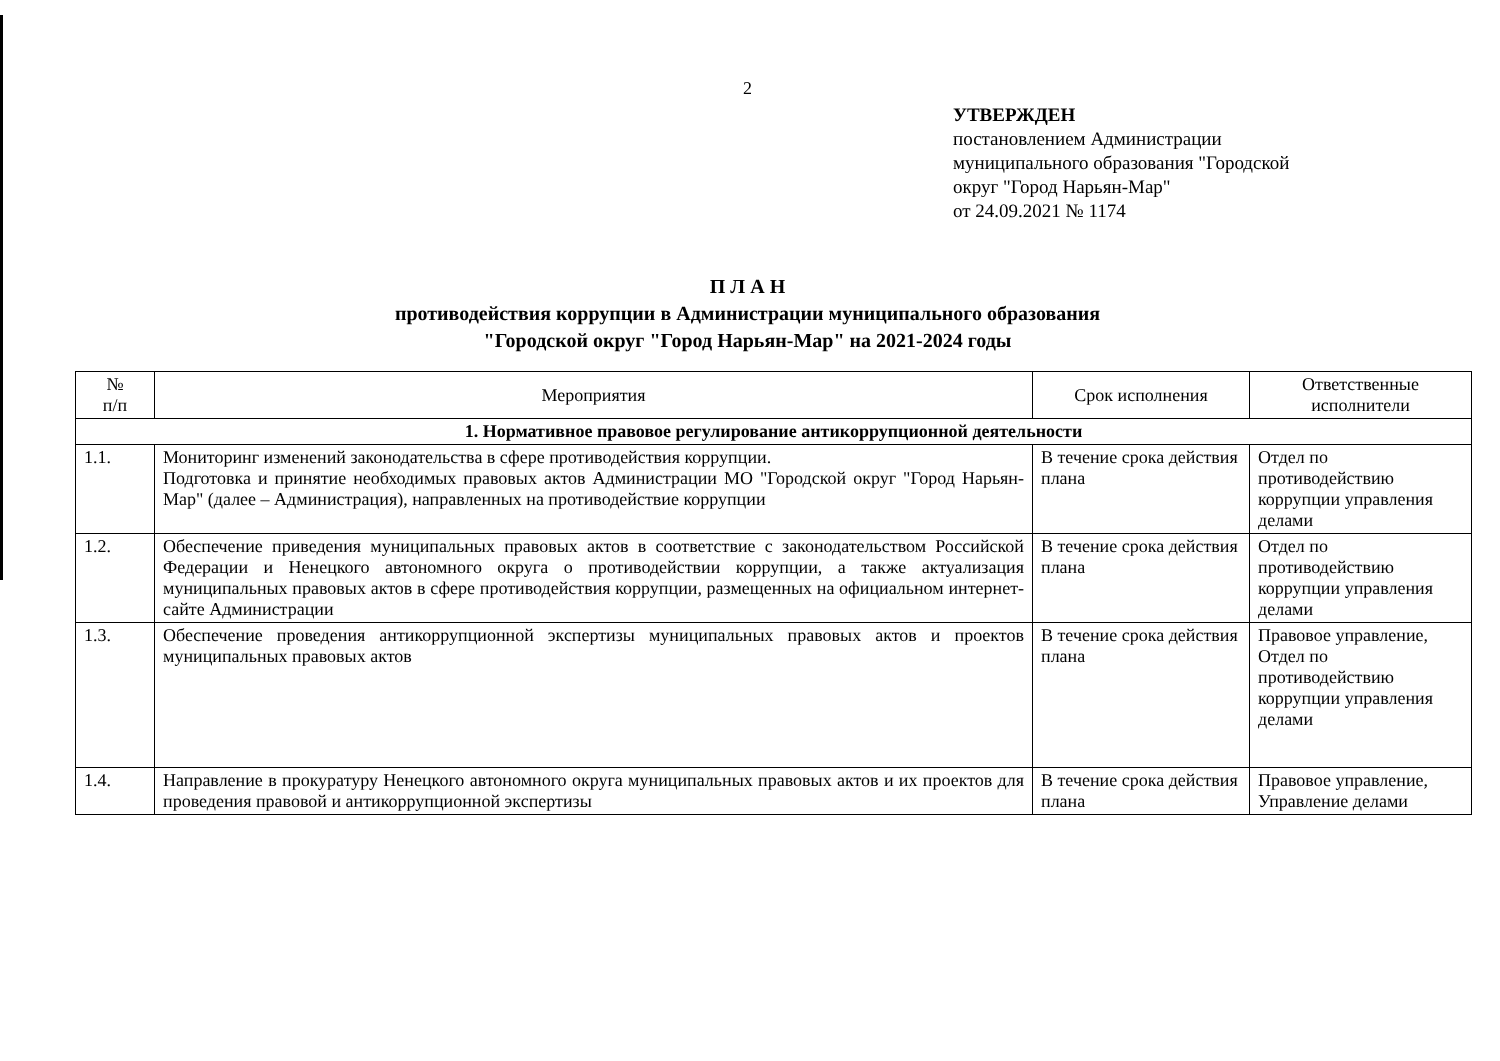2
УТВЕРЖДЕН
постановлением Администрации
муниципального образования "Городской
округ "Город Нарьян-Мар"
от 24.09.2021 № 1174
П Л А Н
противодействия коррупции в Администрации муниципального образования
"Городской округ "Город Нарьян-Мар" на 2021-2024 годы
| № п/п | Мероприятия | Срок исполнения | Ответственные исполнители |
| --- | --- | --- | --- |
| 1. Нормативное правовое регулирование антикоррупционной деятельности | | | |
| 1.1. | Мониторинг изменений законодательства в сфере противодействия коррупции. Подготовка и принятие необходимых правовых актов Администрации МО "Городской округ "Город Нарьян-Мар" (далее – Администрация), направленных на противодействие коррупции | В течение срока действия плана | Отдел по противодействию коррупции управления делами |
| 1.2. | Обеспечение приведения муниципальных правовых актов в соответствие с законодательством Российской Федерации и Ненецкого автономного округа о противодействии коррупции, а также актуализация муниципальных правовых актов в сфере противодействия коррупции, размещенных на официальном интернет-сайте Администрации | В течение срока действия плана | Отдел по противодействию коррупции управления делами |
| 1.3. | Обеспечение проведения антикоррупционной экспертизы муниципальных правовых актов и проектов муниципальных правовых актов | В течение срока действия плана | Правовое управление, Отдел по противодействию коррупции управления делами |
| 1.4. | Направление в прокуратуру Ненецкого автономного округа муниципальных правовых актов и их проектов для проведения правовой и антикоррупционной экспертизы | В течение срока действия плана | Правовое управление, Управление делами |